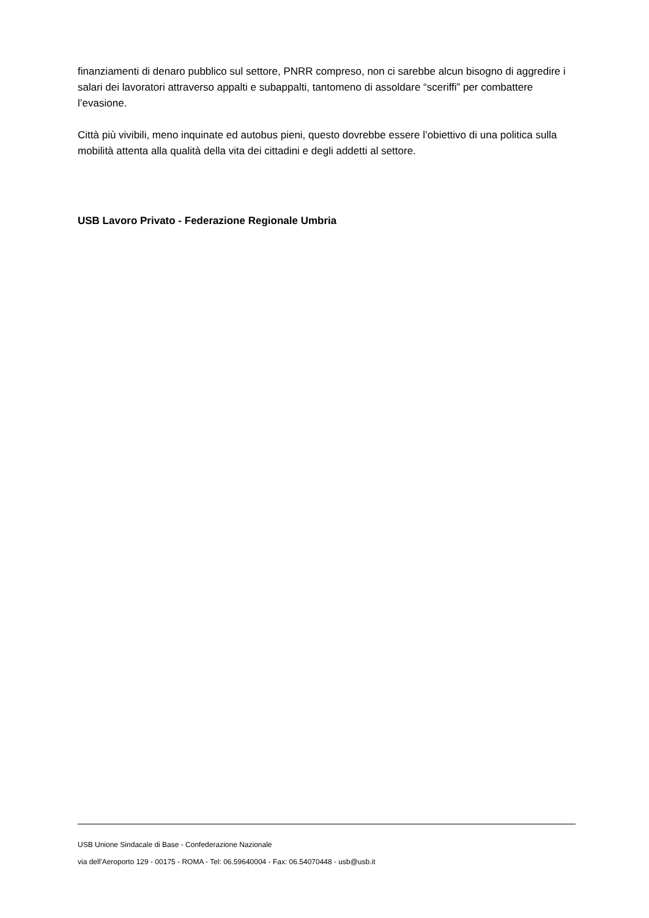finanziamenti di denaro pubblico sul settore, PNRR compreso, non ci sarebbe alcun bisogno di aggredire i salari dei lavoratori attraverso appalti e subappalti, tantomeno di assoldare “sceriffi” per combattere l’evasione.
Città più vivibili, meno inquinate ed autobus pieni, questo dovrebbe essere l’obiettivo di una politica sulla mobilità attenta alla qualità della vita dei cittadini e degli addetti al settore.
USB Lavoro Privato - Federazione Regionale Umbria
USB Unione Sindacale di Base - Confederazione Nazionale
via dell'Aeroporto 129 - 00175 - ROMA - Tel: 06.59640004 - Fax: 06.54070448 - usb@usb.it